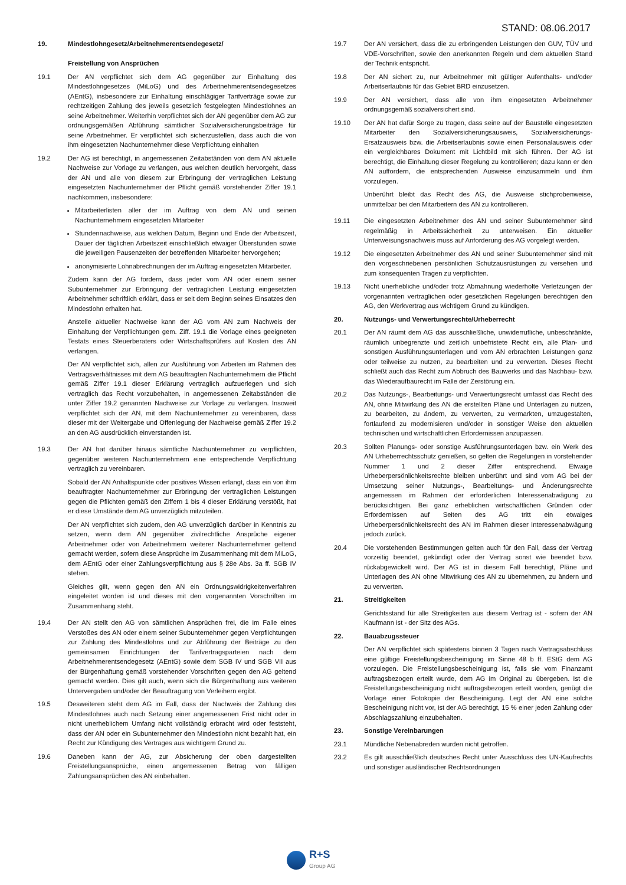STAND: 08.06.2017
19. Mindestlohngesetz/Arbeitnehmerentsendegesetz/
Freistellung von Ansprüchen
19.1 Der AN verpflichtet sich dem AG gegenüber zur Einhaltung des Mindestlohngesetzes (MiLoG) und des Arbeitnehmerentsendegesetzes (AEntG), insbesondere zur Einhaltung einschlägiger Tarifverträge sowie zur rechtzeitigen Zahlung des jeweils gesetzlich festgelegten Mindestlohnes an seine Arbeitnehmer. Weiterhin verpflichtet sich der AN gegenüber dem AG zur ordnungsgemäßen Abführung sämtlicher Sozialversicherungsbeiträge für seine Arbeitnehmer. Er verpflichtet sich sicherzustellen, dass auch die von ihm eingesetzten Nachunternehmer diese Verpflichtung einhalten
19.2 Der AG ist berechtigt, in angemessenen Zeitabständen von dem AN aktuelle Nachweise zur Vorlage zu verlangen, aus welchen deutlich hervorgeht, dass der AN und alle von diesem zur Erbringung der vertraglichen Leistung eingesetzten Nachunternehmer der Pflicht gemäß vorstehender Ziffer 19.1 nachkommen, insbesondere:
Mitarbeiterlisten aller der im Auftrag von dem AN und seinen Nachunternehmern eingesetzten Mitarbeiter
Stundennachweise, aus welchen Datum, Beginn und Ende der Arbeitszeit, Dauer der täglichen Arbeitszeit einschließlich etwaiger Überstunden sowie die jeweiligen Pausenzeiten der betreffenden Mitarbeiter hervorgehen;
anonymisierte Lohnabrechnungen der im Auftrag eingesetzten Mitarbeiter.
Zudem kann der AG fordern, dass jeder vom AN oder einem seiner Subunternehmer zur Erbringung der vertraglichen Leistung eingesetzten Arbeitnehmer schriftlich erklärt, dass er seit dem Beginn seines Einsatzes den Mindestlohn erhalten hat.
Anstelle aktueller Nachweise kann der AG vom AN zum Nachweis der Einhaltung der Verpflichtungen gem. Ziff. 19.1 die Vorlage eines geeigneten Testats eines Steuerberaters oder Wirtschaftsprüfers auf Kosten des AN verlangen.
Der AN verpflichtet sich, allen zur Ausführung von Arbeiten im Rahmen des Vertragsverhältnisses mit dem AG beauftragten Nachunternehmern die Pflicht gemäß Ziffer 19.1 dieser Erklärung vertraglich aufzuerlegen und sich vertraglich das Recht vorzubehalten, in angemessenen Zeitabständen die unter Ziffer 19.2 genannten Nachweise zur Vorlage zu verlangen. Insoweit verpflichtet sich der AN, mit dem Nachunternehmer zu vereinbaren, dass dieser mit der Weitergabe und Offenlegung der Nachweise gemäß Ziffer 19.2 an den AG ausdrücklich einverstanden ist.
19.3 Der AN hat darüber hinaus sämtliche Nachunternehmer zu verpflichten, gegenüber weiteren Nachunternehmern eine entsprechende Verpflichtung vertraglich zu vereinbaren.
Sobald der AN Anhaltspunkte oder positives Wissen erlangt, dass ein von ihm beauftragter Nachunternehmer zur Erbringung der vertraglichen Leistungen gegen die Pflichten gemäß den Ziffern 1 bis 4 dieser Erklärung verstößt, hat er diese Umstände dem AG unverzüglich mitzuteilen.
Der AN verpflichtet sich zudem, den AG unverzüglich darüber in Kenntnis zu setzen, wenn dem AN gegenüber zivilrechtliche Ansprüche eigener Arbeitnehmer oder von Arbeitnehmern weiterer Nachunternehmer geltend gemacht werden, sofern diese Ansprüche im Zusammenhang mit dem MiLoG, dem AEntG oder einer Zahlungsverpflichtung aus § 28e Abs. 3a ff. SGB IV stehen.
Gleiches gilt, wenn gegen den AN ein Ordnungswidrigkeitenverfahren eingeleitet worden ist und dieses mit den vorgenannten Vorschriften im Zusammenhang steht.
19.4 Der AN stellt den AG von sämtlichen Ansprüchen frei, die im Falle eines Verstoßes des AN oder einem seiner Subunternehmer gegen Verpflichtungen zur Zahlung des Mindestlohns und zur Abführung der Beiträge zu den gemeinsamen Einrichtungen der Tarifvertragsparteien nach dem Arbeitnehmerentsendegesetz (AEntG) sowie dem SGB IV und SGB VII aus der Bürgenhaftung gemäß vorstehender Vorschriften gegen den AG geltend gemacht werden. Dies gilt auch, wenn sich die Bürgenhaftung aus weiteren Untervergaben und/oder der Beauftragung von Verleihern ergibt.
19.5 Desweiteren steht dem AG im Fall, dass der Nachweis der Zahlung des Mindestlohnes auch nach Setzung einer angemessenen Frist nicht oder in nicht unerheblichem Umfang nicht vollständig erbracht wird oder feststeht, dass der AN oder ein Subunternehmer den Mindestlohn nicht bezahlt hat, ein Recht zur Kündigung des Vertrages aus wichtigem Grund zu.
19.6 Daneben kann der AG, zur Absicherung der oben dargestellten Freistellungsansprüche, einen angemessenen Betrag von fälligen Zahlungsansprüchen des AN einbehalten.
19.7 Der AN versichert, dass die zu erbringenden Leistungen den GUV, TÜV und VDE-Vorschriften, sowie den anerkannten Regeln und dem aktuellen Stand der Technik entspricht.
19.8 Der AN sichert zu, nur Arbeitnehmer mit gültiger Aufenthalts- und/oder Arbeitserlaubnis für das Gebiet BRD einzusetzen.
19.9 Der AN versichert, dass alle von ihm eingesetzten Arbeitnehmer ordnungsgemäß sozialversichert sind.
19.10 Der AN hat dafür Sorge zu tragen, dass seine auf der Baustelle eingesetzten Mitarbeiter den Sozialversicherungsausweis, Sozialversicherungs-Ersatzausweis bzw. die Arbeitserlaubnis sowie einen Personalausweis oder ein vergleichbares Dokument mit Lichtbild mit sich führen. Der AG ist berechtigt, die Einhaltung dieser Regelung zu kontrollieren; dazu kann er den AN auffordern, die entsprechenden Ausweise einzusammeln und ihm vorzulegen.
Unberührt bleibt das Recht des AG, die Ausweise stichprobenweise, unmittelbar bei den Mitarbeitern des AN zu kontrollieren.
19.11 Die eingesetzten Arbeitnehmer des AN und seiner Subunternehmer sind regelmäßig in Arbeitssicherheit zu unterweisen. Ein aktueller Unterweisungsnachweis muss auf Anforderung des AG vorgelegt werden.
19.12 Die eingesetzten Arbeitnehmer des AN und seiner Subunternehmer sind mit den vorgeschriebenen persönlichen Schutzausrüstungen zu versehen und zum konsequenten Tragen zu verpflichten.
19.13 Nicht unerhebliche und/oder trotz Abmahnung wiederholte Verletzungen der vorgenannten vertraglichen oder gesetzlichen Regelungen berechtigen den AG, den Werkvertrag aus wichtigem Grund zu kündigen.
20. Nutzungs- und Verwertungsrechte/Urheberrecht
20.1 Der AN räumt dem AG das ausschließliche, unwiderrufliche, unbeschränkte, räumlich unbegrenzte und zeitlich unbefristete Recht ein, alle Plan- und sonstigen Ausführungsunterlagen und vom AN erbrachten Leistungen ganz oder teilweise zu nutzen, zu bearbeiten und zu verwerten. Dieses Recht schließt auch das Recht zum Abbruch des Bauwerks und das Nachbau- bzw. das Wiederaufbaurecht im Falle der Zerstörung ein.
20.2 Das Nutzungs-, Bearbeitungs- und Verwertungsrecht umfasst das Recht des AN, ohne Mitwirkung des AN die erstellten Pläne und Unterlagen zu nutzen, zu bearbeiten, zu ändern, zu verwerten, zu vermarkten, umzugestalten, fortlaufend zu modernisieren und/oder in sonstiger Weise den aktuellen technischen und wirtschaftlichen Erfordernissen anzupassen.
20.3 Sollten Planungs- oder sonstige Ausführungsunterlagen bzw. ein Werk des AN Urheberrechtsschutz genießen, so gelten die Regelungen in vorstehender Nummer 1 und 2 dieser Ziffer entsprechend. Etwaige Urheberpersönlichkeitsrechte bleiben unberührt und sind vom AG bei der Umsetzung seiner Nutzungs-, Bearbeitungs- und Änderungsrechte angemessen im Rahmen der erforderlichen Interessenabwägung zu berücksichtigen. Bei ganz erheblichen wirtschaftlichen Gründen oder Erfordernissen auf Seiten des AG tritt ein etwaiges Urheberpersönlichkeitsrecht des AN im Rahmen dieser Interessenabwägung jedoch zurück.
20.4 Die vorstehenden Bestimmungen gelten auch für den Fall, dass der Vertrag vorzeitig beendet, gekündigt oder der Vertrag sonst wie beendet bzw. rückabgewickelt wird. Der AG ist in diesem Fall berechtigt, Pläne und Unterlagen des AN ohne Mitwirkung des AN zu übernehmen, zu ändern und zu verwerten.
21. Streitigkeiten
Gerichtsstand für alle Streitigkeiten aus diesem Vertrag ist - sofern der AN Kaufmann ist - der Sitz des AGs.
22. Bauabzugssteuer
Der AN verpflichtet sich spätestens binnen 3 Tagen nach Vertragsabschluss eine gültige Freistellungsbescheinigung im Sinne 48 b ff. EStG dem AG vorzulegen. Die Freistellungsbescheinigung ist, falls sie vom Finanzamt auftragsbezogen erteilt wurde, dem AG im Original zu übergeben. Ist die Freistellungsbescheinigung nicht auftragsbezogen erteilt worden, genügt die Vorlage einer Fotokopie der Bescheinigung. Legt der AN eine solche Bescheinigung nicht vor, ist der AG berechtigt, 15 % einer jeden Zahlung oder Abschlagszahlung einzubehalten.
23. Sonstige Vereinbarungen
23.1 Mündliche Nebenabreden wurden nicht getroffen.
23.2 Es gilt ausschließlich deutsches Recht unter Ausschluss des UN-Kaufrechts und sonstiger ausländischer Rechtsordnungen
R+S
Group AG